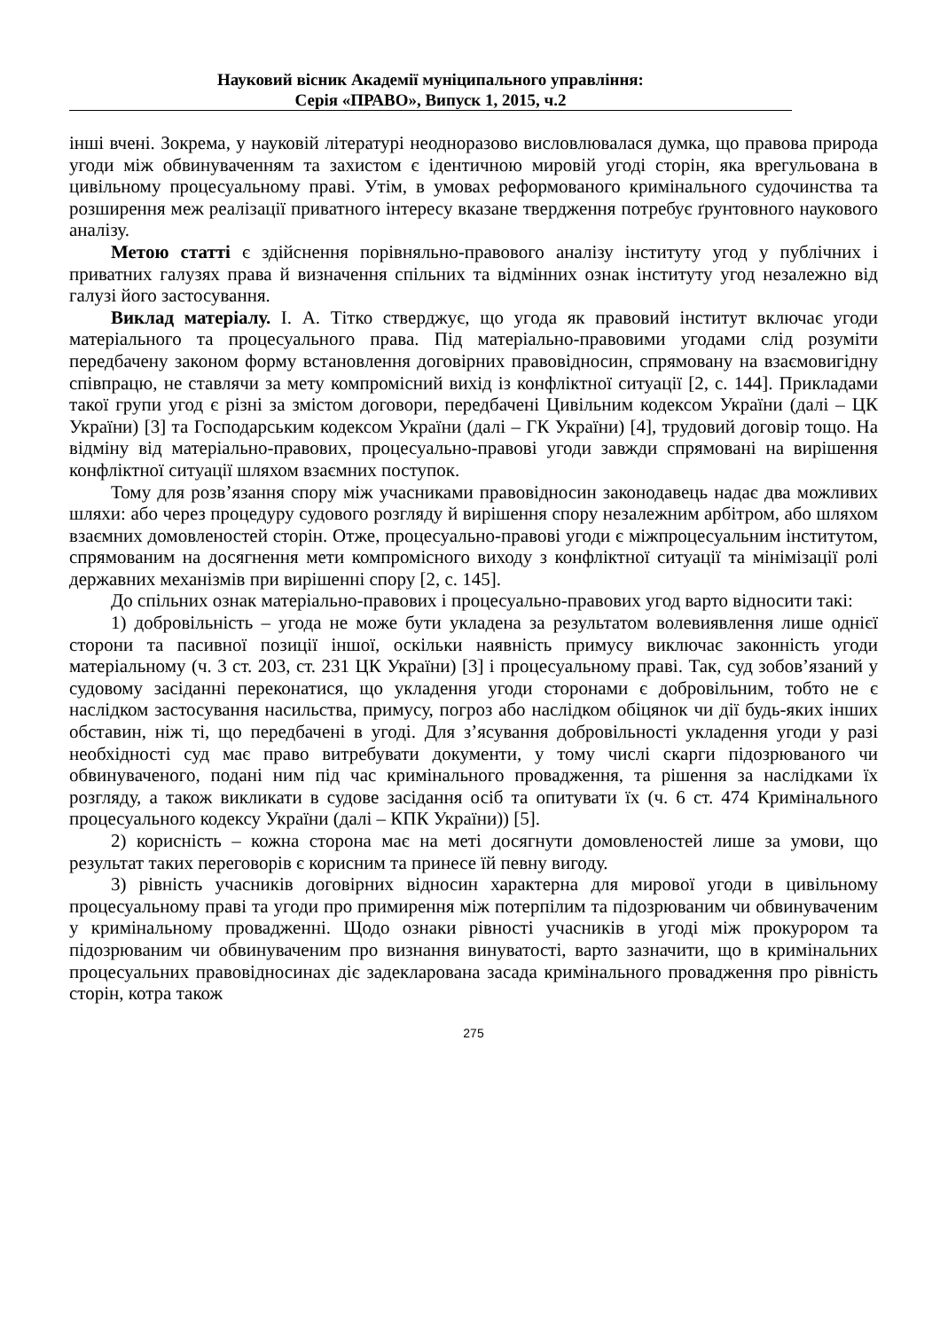Науковий вісник Академії муніципального управління:
Серія «ПРАВО», Випуск 1, 2015, ч.2
інші вчені. Зокрема, у науковій літературі неодноразово висловлювалася думка, що правова природа угоди між обвинуваченням та захистом є ідентичною мировій угоді сторін, яка врегульована в цивільному процесуальному праві. Утім, в умовах реформованого кримінального судочинства та розширення меж реалізації приватного інтересу вказане твердження потребує ґрунтовного наукового аналізу.
Метою статті є здійснення порівняльно-правового аналізу інституту угод у публічних і приватних галузях права й визначення спільних та відмінних ознак інституту угод незалежно від галузі його застосування.
Виклад матеріалу. І. А. Тітко стверджує, що угода як правовий інститут включає угоди матеріального та процесуального права. Під матеріально-правовими угодами слід розуміти передбачену законом форму встановлення договірних правовідносин, спрямовану на взаємовигідну співпрацю, не ставлячи за мету компромісний вихід із конфліктної ситуації [2, с. 144]. Прикладами такої групи угод є різні за змістом договори, передбачені Цивільним кодексом України (далі – ЦК України) [3] та Господарським кодексом України (далі – ГК України) [4], трудовий договір тощо. На відміну від матеріально-правових, процесуально-правові угоди завжди спрямовані на вирішення конфліктної ситуації шляхом взаємних поступок.
Тому для розв’язання спору між учасниками правовідносин законодавець надає два можливих шляхи: або через процедуру судового розгляду й вирішення спору незалежним арбітром, або шляхом взаємних домовленостей сторін. Отже, процесуально-правові угоди є міжпроцесуальним інститутом, спрямованим на досягнення мети компромісного виходу з конфліктної ситуації та мінімізації ролі державних механізмів при вирішенні спору [2, с. 145].
До спільних ознак матеріально-правових і процесуально-правових угод варто відносити такі:
1) добровільність – угода не може бути укладена за результатом волевиявлення лише однієї сторони та пасивної позиції іншої, оскільки наявність примусу виключає законність угоди матеріальному (ч. 3 ст. 203, ст. 231 ЦК України) [3] і процесуальному праві. Так, суд зобов’язаний у судовому засіданні переконатися, що укладення угоди сторонами є добровільним, тобто не є наслідком застосування насильства, примусу, погроз або наслідком обіцянок чи дії будь-яких інших обставин, ніж ті, що передбачені в угоді. Для з’ясування добровільності укладення угоди у разі необхідності суд має право витребувати документи, у тому числі скарги підозрюваного чи обвинуваченого, подані ним під час кримінального провадження, та рішення за наслідками їх розгляду, а також викликати в судове засідання осіб та опитувати їх (ч. 6 ст. 474 Кримінального процесуального кодексу України (далі – КПК України)) [5].
2) корисність – кожна сторона має на меті досягнути домовленостей лише за умови, що результат таких переговорів є корисним та принесе їй певну вигоду.
3) рівність учасників договірних відносин характерна для мирової угоди в цивільному процесуальному праві та угоди про примирення між потерпілим та підозрюваним чи обвинуваченим у кримінальному провадженні. Щодо ознаки рівності учасників в угоді між прокурором та підозрюваним чи обвинуваченим про визнання винуватості, варто зазначити, що в кримінальних процесуальних правовідносинах діє задекларована засада кримінального провадження про рівність сторін, котра також
275